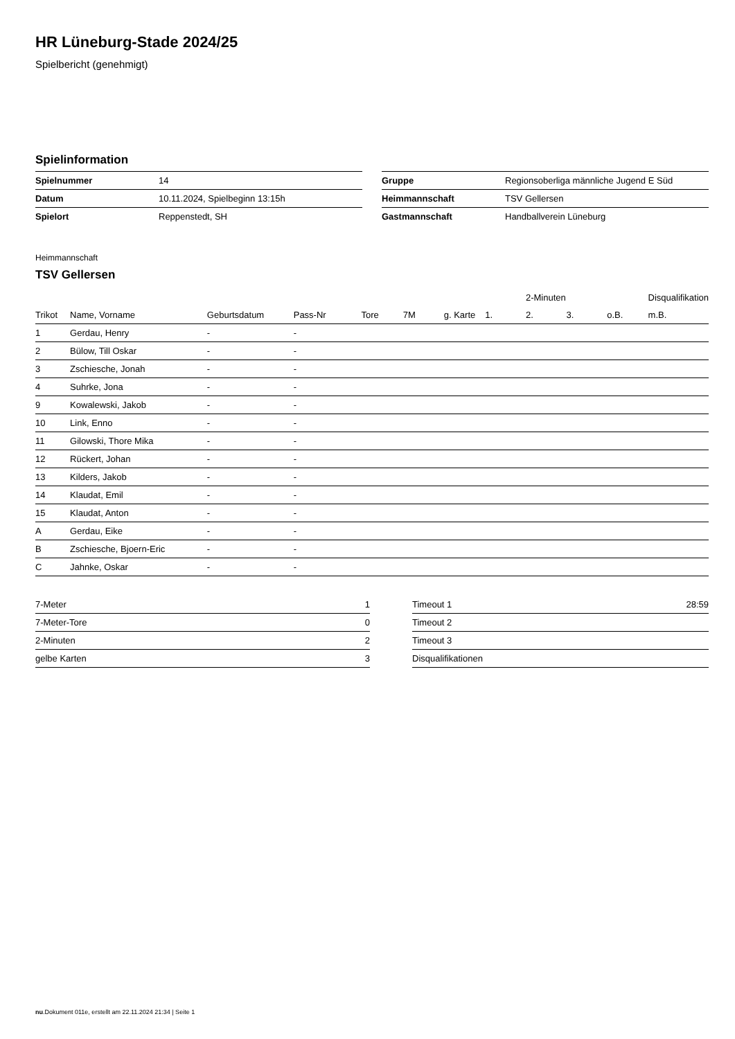HR Lüneburg-Stade 2024/25
Spielbericht (genehmigt)
Spielinformation
| Spielnummer | 14 |
| Datum | 10.11.2024, Spielbeginn 13:15h |
| Spielort | Reppenstedt, SH |
| Gruppe | Regionsoberliga männliche Jugend E Süd |
| Heimmannschaft | TSV Gellersen |
| Gastmannschaft | Handballverein Lüneburg |
Heimmannschaft
TSV Gellersen
| | | | | | | | | 2-Minuten | | | Disqualifikation |
| --- | --- | --- | --- | --- | --- | --- | --- | --- | --- | --- | --- |
| Trikot | Name, Vorname | Geburtsdatum | Pass-Nr | Tore | 7M | g. Karte | 1. | 2. | 3. | o.B. | m.B. |
| 1 | Gerdau, Henry | - | - | | | | | | | | |
| 2 | Bülow, Till Oskar | - | - | | | | | | | | |
| 3 | Zschiesche, Jonah | - | - | | | | | | | | |
| 4 | Suhrke, Jona | - | - | | | | | | | | |
| 9 | Kowalewski, Jakob | - | - | | | | | | | | |
| 10 | Link, Enno | - | - | | | | | | | | |
| 11 | Gilowski, Thore Mika | - | - | | | | | | | | |
| 12 | Rückert, Johan | - | - | | | | | | | | |
| 13 | Kilders, Jakob | - | - | | | | | | | | |
| 14 | Klaudat, Emil | - | - | | | | | | | | |
| 15 | Klaudat, Anton | - | - | | | | | | | | |
| A | Gerdau, Eike | - | - | | | | | | | | |
| B | Zschiesche, Bjoern-Eric | - | - | | | | | | | | |
| C | Jahnke, Oskar | - | - | | | | | | | | |
| 7-Meter | 1 |
| 7-Meter-Tore | 0 |
| 2-Minuten | 2 |
| gelbe Karten | 3 |
| Timeout 1 | 28:59 |
| Timeout 2 | |
| Timeout 3 | |
| Disqualifikationen | |
nu.Dokument 011e, erstellt am 22.11.2024 21:34 | Seite 1